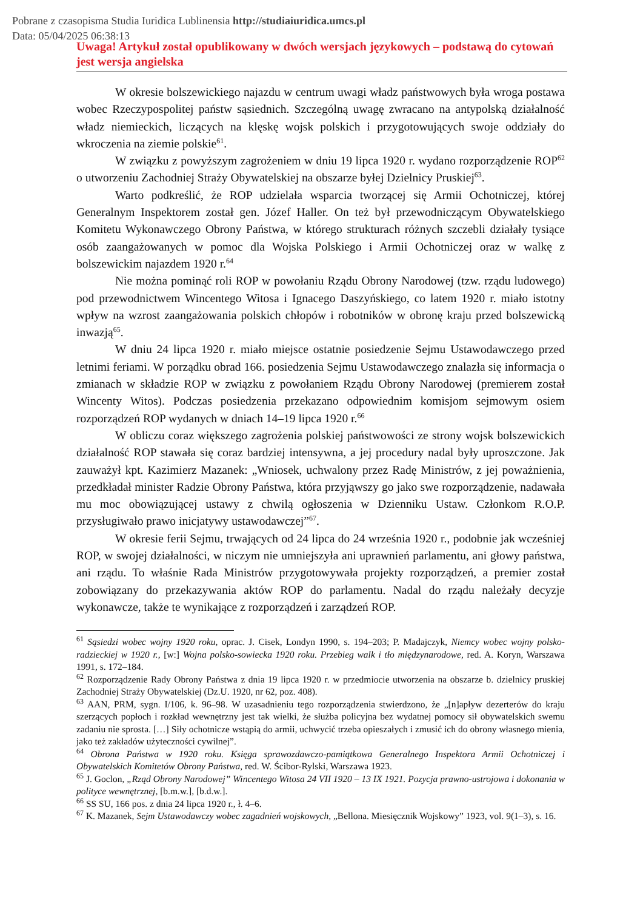Pobrane z czasopisma Studia Iuridica Lublinensia http://studiaiuridica.umcs.pl
Data: 05/04/2025 06:38:13
Uwaga! Artykuł został opublikowany w dwóch wersjach językowych – podstawą do cytowań jest wersja angielska
W okresie bolszewickiego najazdu w centrum uwagi władz państwowych była wroga postawa wobec Rzeczypospolitej państw sąsiednich. Szczególną uwagę zwracano na antypolską działalność władz niemieckich, liczących na klęskę wojsk polskich i przygotowujących swoje oddziały do wkroczenia na ziemie polskie<sup>61</sup>.
W związku z powyższym zagrożeniem w dniu 19 lipca 1920 r. wydano rozporządzenie ROP<sup>62</sup> o utworzeniu Zachodniej Straży Obywatelskiej na obszarze byłej Dzielnicy Pruskiej<sup>63</sup>.
Warto podkreślić, że ROP udzielała wsparcia tworzącej się Armii Ochotniczej, której Generalnym Inspektorem został gen. Józef Haller. On też był przewodniczącym Obywatelskiego Komitetu Wykonawczego Obrony Państwa, w którego strukturach różnych szczebli działały tysiące osób zaangażowanych w pomoc dla Wojska Polskiego i Armii Ochotniczej oraz w walkę z bolszewickim najazdem 1920 r.<sup>64</sup>
Nie można pominąć roli ROP w powołaniu Rządu Obrony Narodowej (tzw. rządu ludowego) pod przewodnictwem Wincentego Witosa i Ignacego Daszyńskiego, co latem 1920 r. miało istotny wpływ na wzrost zaangażowania polskich chłopów i robotników w obronę kraju przed bolszewicką inwazją<sup>65</sup>.
W dniu 24 lipca 1920 r. miało miejsce ostatnie posiedzenie Sejmu Ustawodawczego przed letnimi feriami. W porządku obrad 166. posiedzenia Sejmu Ustawodawczego znalazła się informacja o zmianach w składzie ROP w związku z powołaniem Rządu Obrony Narodowej (premierem został Wincenty Witos). Podczas posiedzenia przekazano odpowiednim komisjom sejmowym osiem rozporządzeń ROP wydanych w dniach 14–19 lipca 1920 r.<sup>66</sup>
W obliczu coraz większego zagrożenia polskiej państwowości ze strony wojsk bolszewickich działalność ROP stawała się coraz bardziej intensywna, a jej procedury nadal były uproszczone. Jak zauważył kpt. Kazimierz Mazanek: „Wniosek, uchwalony przez Radę Ministrów, z jej poważnienia, przedkładał minister Radzie Obrony Państwa, która przyjąwszy go jako swe rozporządzenie, nadawała mu moc obowiązującej ustawy z chwilą ogłoszenia w Dzienniku Ustaw. Członkom R.O.P. przysługiwało prawo inicjatywy ustawodawczej”<sup>67</sup>.
W okresie ferii Sejmu, trwających od 24 lipca do 24 września 1920 r., podobnie jak wcześniej ROP, w swojej działalności, w niczym nie umniejszyła ani uprawnień parlamentu, ani głowy państwa, ani rządu. To właśnie Rada Ministrów przygotowywała projekty rozporządzeń, a premier został zobowiązany do przekazywania aktów ROP do parlamentu. Nadal do rządu należały decyzje wykonawcze, także te wynikające z rozporządzeń i zarządzeń ROP.
<sup>61</sup> Sąsiedzi wobec wojny 1920 roku, oprac. J. Cisek, Londyn 1990, s. 194–203; P. Madajczyk, Niemcy wobec wojny polsko-radzieckiej w 1920 r., [w:] Wojna polsko-sowiecka 1920 roku. Przebieg walk i tło międzynarodowe, red. A. Koryn, Warszawa 1991, s. 172–184.
<sup>62</sup> Rozporządzenie Rady Obrony Państwa z dnia 19 lipca 1920 r. w przedmiocie utworzenia na obszarze b. dzielnicy pruskiej Zachodniej Straży Obywatelskiej (Dz.U. 1920, nr 62, poz. 408).
<sup>63</sup> AAN, PRM, sygn. I/106, k. 96–98. W uzasadnieniu tego rozporządzenia stwierdzono, że „[n]apływ dezerterów do kraju szerzących popłoch i rozkład wewnętrzny jest tak wielki, że służba policyjna bez wydatnej pomocy sił obywatelskich swemu zadaniu nie sprosta. […] Siły ochotnicze wstąpią do armii, uchwycić trzeba opieszałych i zmusić ich do obrony własnego mienia, jako też zakładów użyteczności cywilnej”.
<sup>64</sup> Obrona Państwa w 1920 roku. Księga sprawozdawczo-pamiątkowa Generalnego Inspektora Armii Ochotniczej i Obywatelskich Komitetów Obrony Państwa, red. W. Ścibor-Rylski, Warszawa 1923.
<sup>65</sup> J. Goclon, „Rząd Obrony Narodowej” Wincentego Witosa 24 VII 1920 – 13 IX 1921. Pozycja prawno-ustrojowa i dokonania w polityce wewnętrznej, [b.m.w.], [b.d.w.].
<sup>66</sup> SS SU, 166 pos. z dnia 24 lipca 1920 r., ł. 4–6.
<sup>67</sup> K. Mazanek, Sejm Ustawodawczy wobec zagadnień wojskowych, „Bellona. Miesięcznik Wojskowy” 1923, vol. 9(1–3), s. 16.